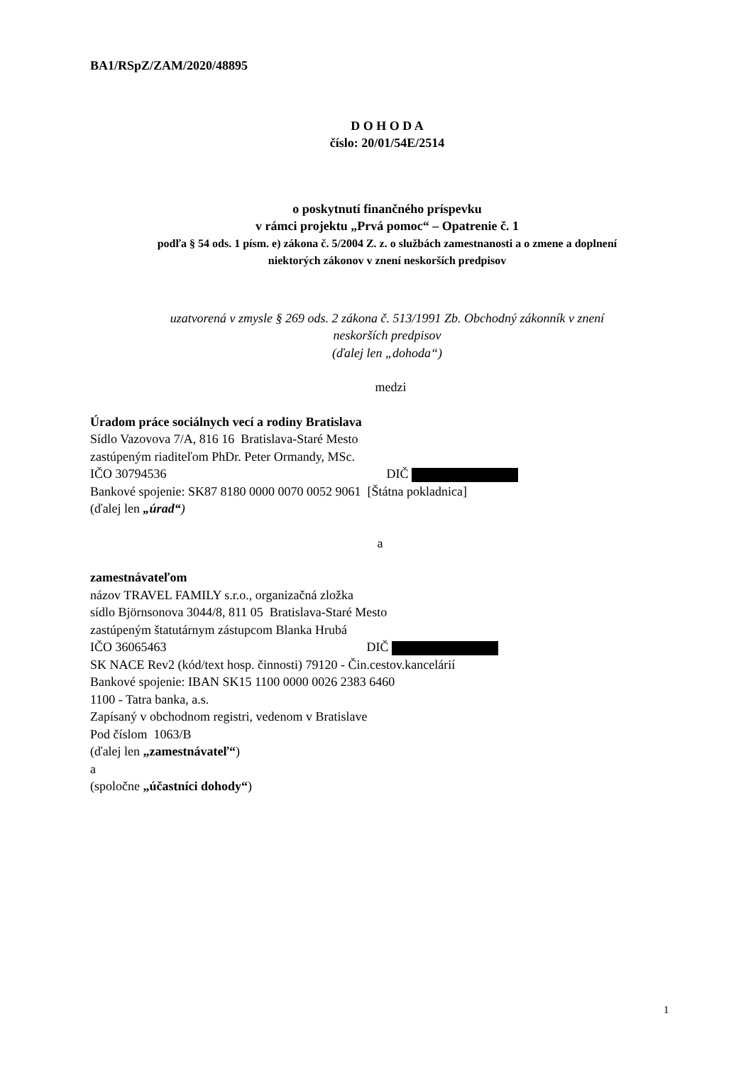BA1/RSpZ/ZAM/2020/48895
D O H O D A
číslo: 20/01/54E/2514
o poskytnutí finančného príspevku
v rámci projektu „Prvá pomoc“ – Opatrenie č. 1
podľa § 54 ods. 1 písm. e) zákona č. 5/2004 Z. z. o službách zamestnanosti a o zmene a doplnení
niektorých zákonov v znení neskorších predpisov
uzatvorená v zmysle § 269 ods. 2 zákona č. 513/1991 Zb. Obchodný zákonník v znení
neskorších predpisov
(ďalej len „dohoda“)
medzi
Úradom práce sociálnych vecí a rodiny Bratislava
Sídlo Vazovova 7/A, 816 16 Bratislava-Staré Mesto
zastúpeným riaditeľom PhDr. Peter Ormandy, MSc.
IČO 30794536 DIČ
Bankové spojenie: SK87 8180 0000 0070 0052 9061 [Štátna pokladnica]
(ďalej len „úrad“)
a
zamestnávateľom
názov TRAVEL FAMILY s.r.o., organizačná zložka
sídlo Björnsonova 3044/8, 811 05 Bratislava-Staré Mesto
zastúpeným štatutárnym zástupcom Blanka Hrubá
IČO 36065463 DIČ
SK NACE Rev2 (kód/text hosp. činnosti) 79120 - Čin.cestov.kancelárií
Bankové spojenie: IBAN SK15 1100 0000 0026 2383 6460
1100 - Tatra banka, a.s.
Zapísaný v obchodnom registri, vedenom v Bratislave
Pod číslom 1063/B
(ďalej len „zamestnávateľ“)
a
(spoločne „účastníci dohody“)
1